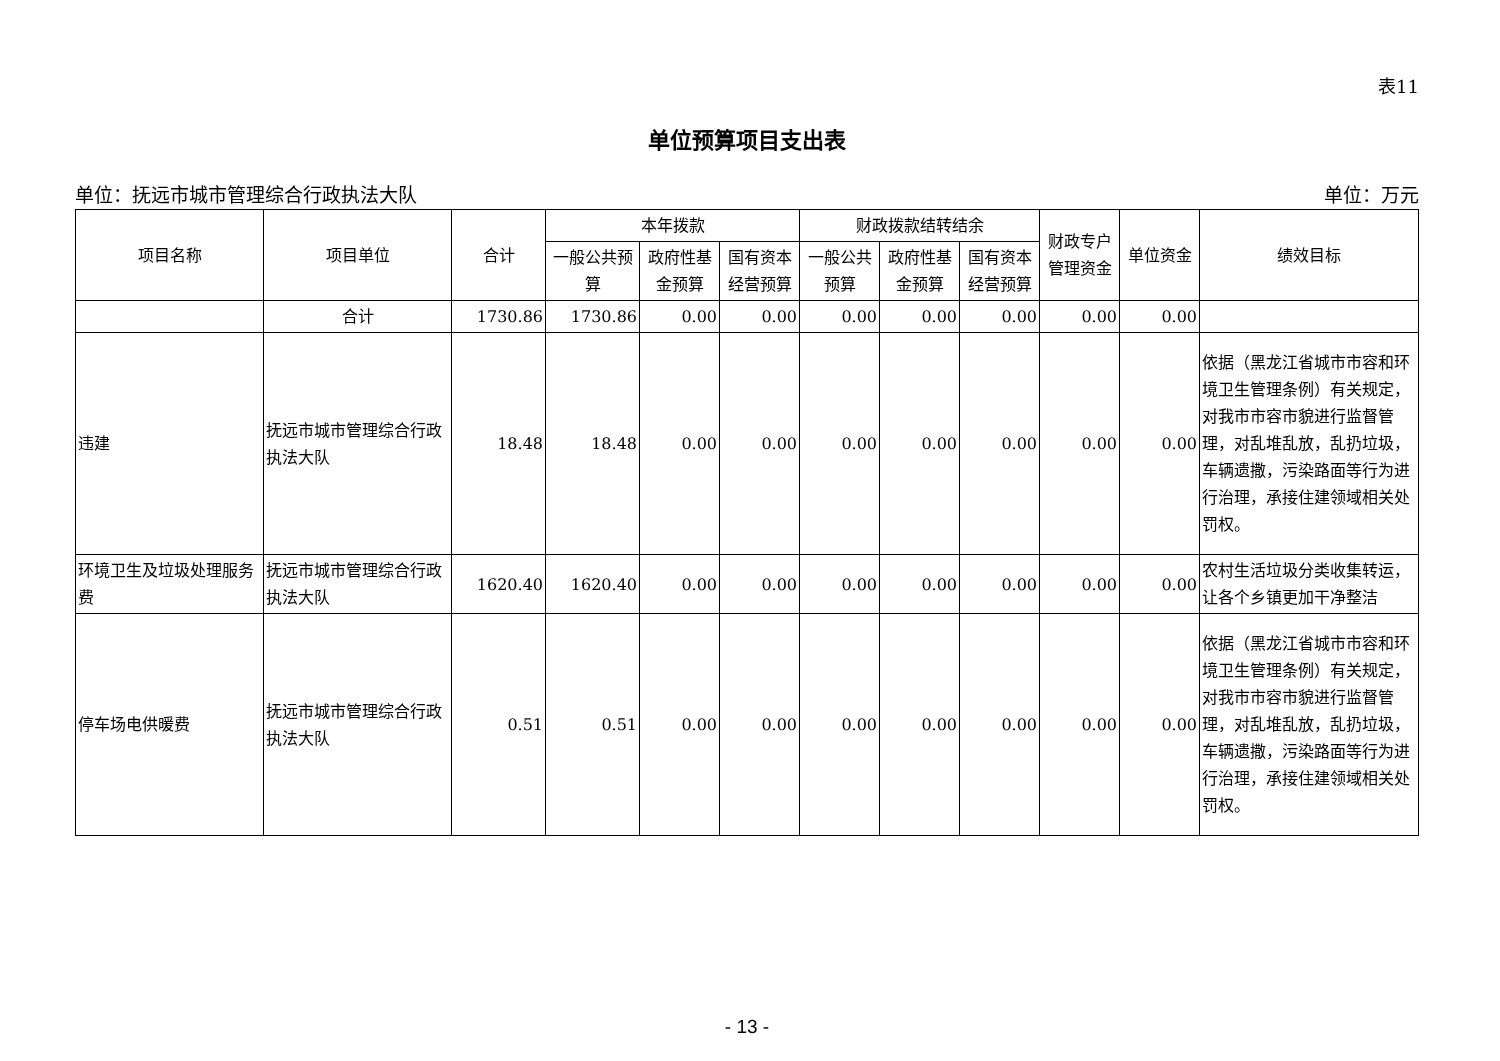表11
单位预算项目支出表
单位：抚远市城市管理综合行政执法大队 单位：万元
| 项目名称 | 项目单位 | 合计 | 本年拨款 | | | 财政拨款结转结余 | | | 财政专户管理资金 | 单位资金 | 绩效目标 |
| --- | --- | --- | --- | --- | --- | --- | --- | --- | --- | --- | --- |
| | | | 一般公共预算 | 政府性基金预算 | 国有资本经营预算 | 一般公共预算 | 政府性基金预算 | 国有资本经营预算 | | | |
| | 合计 | 1730.86 | 1730.86 | 0.00 | 0.00 | 0.00 | 0.00 | 0.00 | 0.00 | 0.00 | |
| 违建 | 抚远市城市管理综合行政执法大队 | 18.48 | 18.48 | 0.00 | 0.00 | 0.00 | 0.00 | 0.00 | 0.00 | 0.00 | 依据（黑龙江省城市市容和环境卫生管理条例）有关规定，对我市市容市貌进行监督管理，对乱堆乱放，乱扔垃圾，车辆遗撒，污染路面等行为进行治理，承接住建领域相关处罚权。 |
| 环境卫生及垃圾处理服务费 | 抚远市城市管理综合行政执法大队 | 1620.40 | 1620.40 | 0.00 | 0.00 | 0.00 | 0.00 | 0.00 | 0.00 | 0.00 | 农村生活垃圾分类收集转运，让各个乡镇更加干净整洁 |
| 停车场电供暖费 | 抚远市城市管理综合行政执法大队 | 0.51 | 0.51 | 0.00 | 0.00 | 0.00 | 0.00 | 0.00 | 0.00 | 0.00 | 依据（黑龙江省城市市容和环境卫生管理条例）有关规定，对我市市容市貌进行监督管理，对乱堆乱放，乱扔垃圾，车辆遗撒，污染路面等行为进行治理，承接住建领域相关处罚权。 |
- 13 -